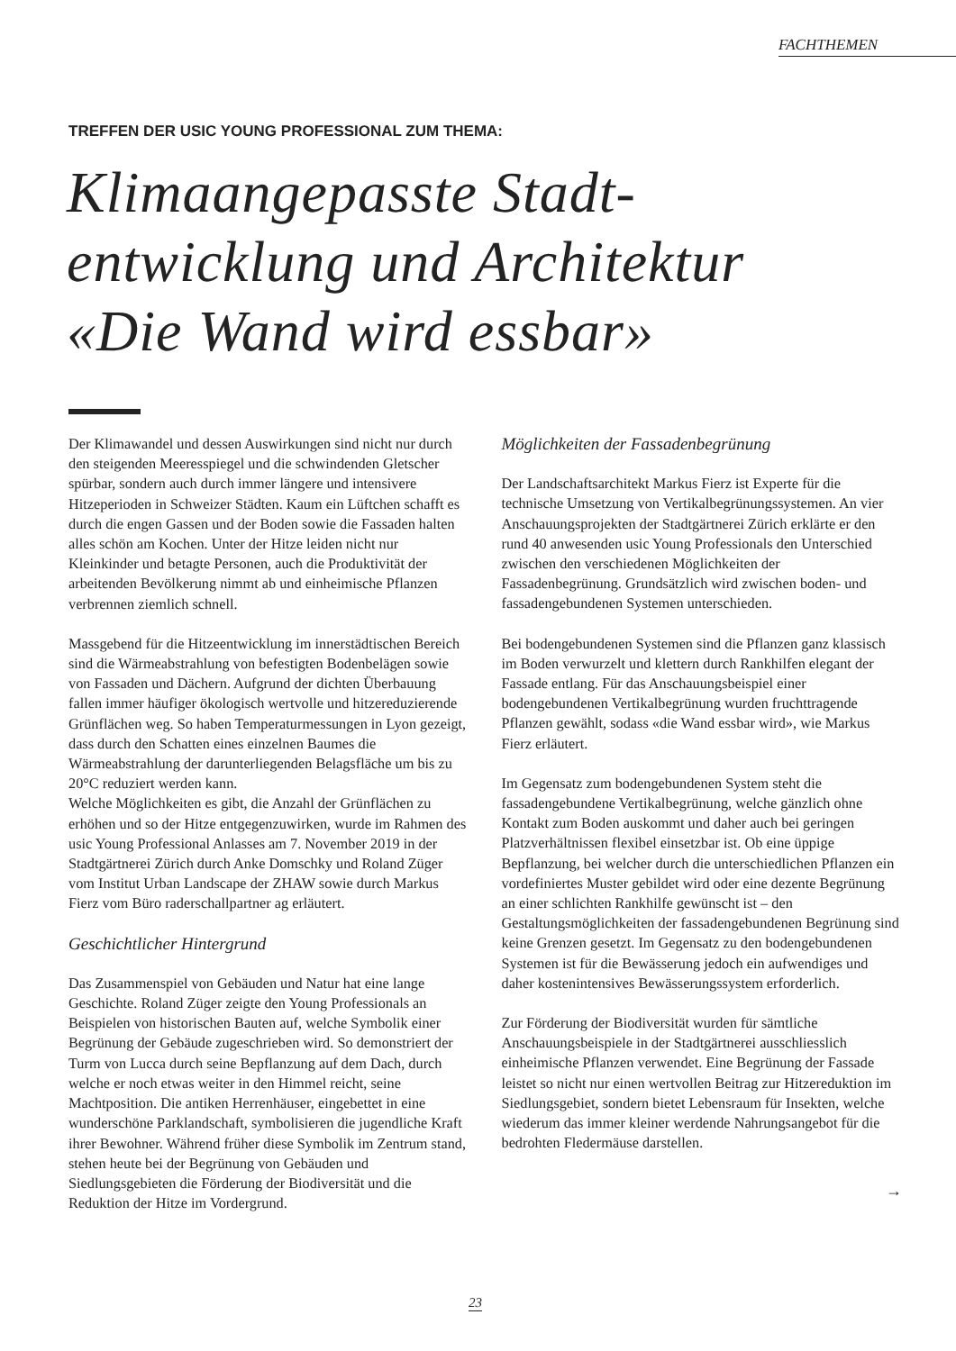FACHTHEMEN
TREFFEN DER USIC YOUNG PROFESSIONAL ZUM THEMA:
Klimaangepasste Stadt-
entwicklung und Architektur
«Die Wand wird essbar»
Der Klimawandel und dessen Auswirkungen sind nicht nur durch den steigenden Meeresspiegel und die schwindenden Gletscher spürbar, sondern auch durch immer längere und intensivere Hitzeperioden in Schweizer Städten. Kaum ein Lüftchen schafft es durch die engen Gassen und der Boden sowie die Fassaden halten alles schön am Kochen. Unter der Hitze leiden nicht nur Kleinkinder und betagte Personen, auch die Produktivität der arbeitenden Bevölkerung nimmt ab und einheimische Pflanzen verbrennen ziemlich schnell.
Massgebend für die Hitzeentwicklung im innerstädtischen Bereich sind die Wärmeabstrahlung von befestigten Bodenbelägen sowie von Fassaden und Dächern. Aufgrund der dichten Überbauung fallen immer häufiger ökologisch wertvolle und hitzereduzierende Grünflächen weg. So haben Temperaturmessungen in Lyon gezeigt, dass durch den Schatten eines einzelnen Baumes die Wärmeabstrahlung der darunterliegenden Belagsfläche um bis zu 20°C reduziert werden kann.
Welche Möglichkeiten es gibt, die Anzahl der Grünflächen zu erhöhen und so der Hitze entgegenzuwirken, wurde im Rahmen des usic Young Professional Anlasses am 7. November 2019 in der Stadtgärtnerei Zürich durch Anke Domschky und Roland Züger vom Institut Urban Landscape der ZHAW sowie durch Markus Fierz vom Büro raderschallpartner ag erläutert.
Geschichtlicher Hintergrund
Das Zusammenspiel von Gebäuden und Natur hat eine lange Geschichte. Roland Züger zeigte den Young Professionals an Beispielen von historischen Bauten auf, welche Symbolik einer Begrünung der Gebäude zugeschrieben wird. So demonstriert der Turm von Lucca durch seine Bepflanzung auf dem Dach, durch welche er noch etwas weiter in den Himmel reicht, seine Machtposition. Die antiken Herrenhäuser, eingebettet in eine wunderschöne Parklandschaft, symbolisieren die jugendliche Kraft ihrer Bewohner. Während früher diese Symbolik im Zentrum stand, stehen heute bei der Begrünung von Gebäuden und Siedlungsgebieten die Förderung der Biodiversität und die Reduktion der Hitze im Vordergrund.
Möglichkeiten der Fassadenbegrünung
Der Landschaftsarchitekt Markus Fierz ist Experte für die technische Umsetzung von Vertikalbegrünungssystemen. An vier Anschauungsprojekten der Stadtgärtnerei Zürich erklärte er den rund 40 anwesenden usic Young Professionals den Unterschied zwischen den verschiedenen Möglichkeiten der Fassadenbegrünung. Grundsätzlich wird zwischen boden- und fassadengebundenen Systemen unterschieden.
Bei bodengebundenen Systemen sind die Pflanzen ganz klassisch im Boden verwurzelt und klettern durch Rankhilfen elegant der Fassade entlang. Für das Anschauungsbeispiel einer bodengebundenen Vertikalbegrünung wurden fruchttragende Pflanzen gewählt, sodass «die Wand essbar wird», wie Markus Fierz erläutert.
Im Gegensatz zum bodengebundenen System steht die fassadengebundene Vertikalbegrünung, welche gänzlich ohne Kontakt zum Boden auskommt und daher auch bei geringen Platzverhältnissen flexibel einsetzbar ist. Ob eine üppige Bepflanzung, bei welcher durch die unterschiedlichen Pflanzen ein vordefiniertes Muster gebildet wird oder eine dezente Begrünung an einer schlichten Rankhilfe gewünscht ist – den Gestaltungsmöglichkeiten der fassadengebundenen Begrünung sind keine Grenzen gesetzt. Im Gegensatz zu den bodengebundenen Systemen ist für die Bewässerung jedoch ein aufwendiges und daher kostenintensives Bewässerungssystem erforderlich.
Zur Förderung der Biodiversität wurden für sämtliche Anschauungsbeispiele in der Stadtgärtnerei ausschliesslich einheimische Pflanzen verwendet. Eine Begrünung der Fassade leistet so nicht nur einen wertvollen Beitrag zur Hitzereduktion im Siedlungsgebiet, sondern bietet Lebensraum für Insekten, welche wiederum das immer kleiner werdende Nahrungsangebot für die bedrohten Fledermäuse darstellen.
→
23